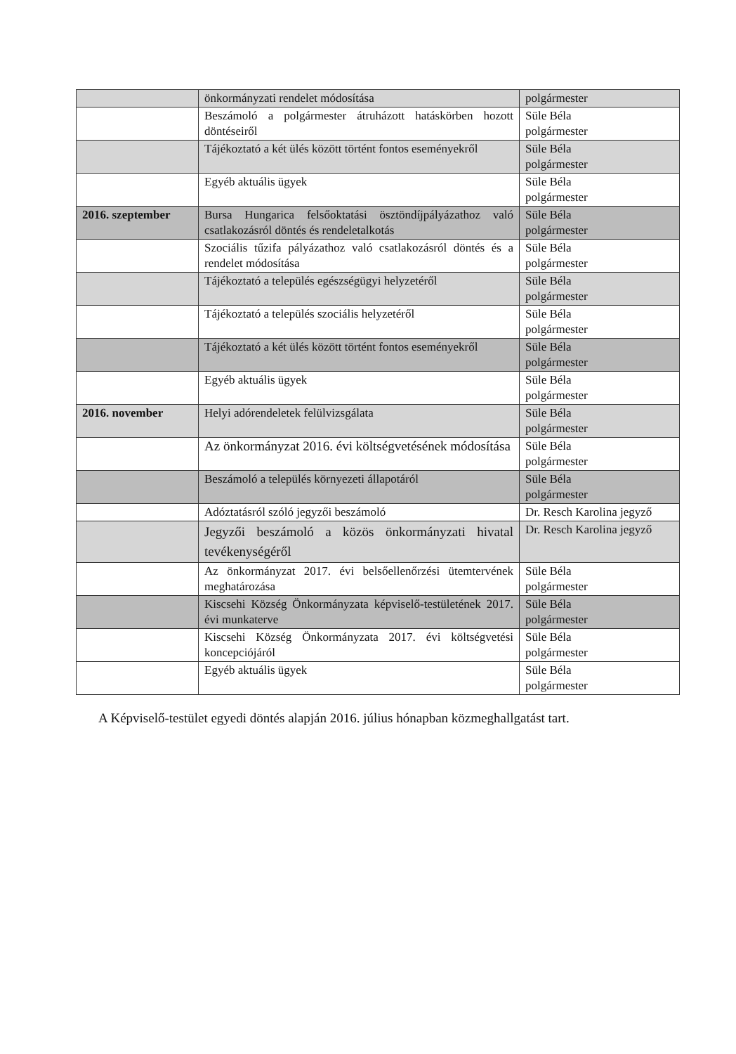| | önkormányzati rendelet módosítása | polgármester |
| | Beszámoló a polgármester átruházott hatáskörben hozott döntéseiről | Süle Béla polgármester |
| | Tájékoztató a két ülés között történt fontos eseményekről | Süle Béla polgármester |
| | Egyéb aktuális ügyek | Süle Béla polgármester |
| 2016. szeptember | Bursa Hungarica felsőoktatási ösztöndíjpályázathoz való csatlakozásról döntés és rendeletalkotás | Süle Béla polgármester |
| | Szociális tűzifa pályázathoz való csatlakozásról döntés és a rendelet módosítása | Süle Béla polgármester |
| | Tájékoztató a település egészségügyi helyzetéről | Süle Béla polgármester |
| | Tájékoztató a település szociális helyzetéről | Süle Béla polgármester |
| | Tájékoztató a két ülés között történt fontos eseményekről | Süle Béla polgármester |
| | Egyéb aktuális ügyek | Süle Béla polgármester |
| 2016. november | Helyi adórendeletek felülvizsgálata | Süle Béla polgármester |
| | Az önkormányzat 2016. évi költségvetésének módosítása | Süle Béla polgármester |
| | Beszámoló a település környezeti állapotáról | Süle Béla polgármester |
| | Adóztatásról szóló jegyzői beszámoló | Dr. Resch Karolina jegyző |
| | Jegyzői beszámoló a közös önkormányzati hivatal tevékenységéről | Dr. Resch Karolina jegyző |
| | Az önkormányzat 2017. évi belsőellenőrzési ütemtervének meghatározása | Süle Béla polgármester |
| | Kiscsehi Község Önkormányzata képviselő-testületének 2017. évi munkaterve | Süle Béla polgármester |
| | Kiscsehi Község Önkormányzata 2017. évi költségvetési koncepciójáról | Süle Béla polgármester |
| | Egyéb aktuális ügyek | Süle Béla polgármester |
A Képviselő-testület egyedi döntés alapján 2016. július hónapban közmeghallgatást tart.